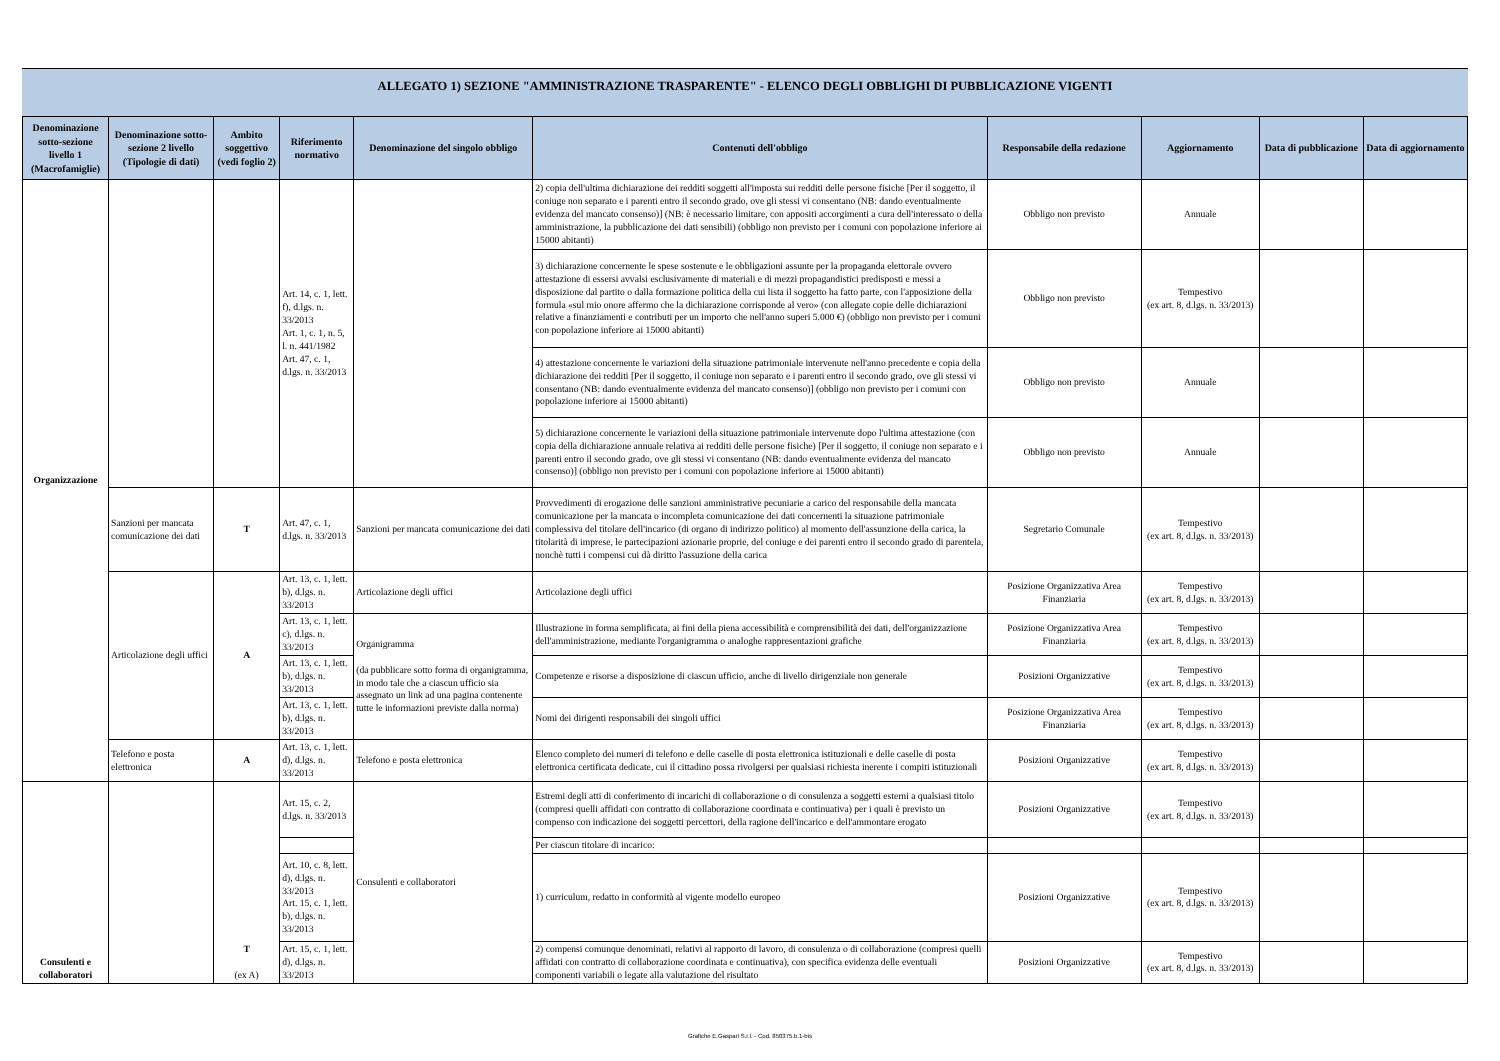ALLEGATO 1) SEZIONE "AMMINISTRAZIONE TRASPARENTE" - ELENCO DEGLI OBBLIGHI DI PUBBLICAZIONE VIGENTI
| Denominazione sotto-sezione livello 1 (Macrofamiglie) | Denominazione sotto-sezione 2 livello (Tipologie di dati) | Ambito soggettivo (vedi foglio 2) | Riferimento normativo | Denominazione del singolo obbligo | Contenuti dell'obbligo | Responsabile della redazione | Aggiornamento | Data di pubblicazione | Data di aggiornamento |
| --- | --- | --- | --- | --- | --- | --- | --- | --- | --- |
| Organizzazione | | | Art. 14, c. 1, lett. f), d.lgs. n. 33/2013 Art. 1, c. 1, n. 5, l. n. 441/1982 Art. 47, c. 1, d.lgs. n. 33/2013 | | 2) copia dell'ultima dichiarazione dei redditi soggetti all'imposta sui redditi delle persone fisiche [Per il soggetto, il coniuge non separato e i parenti entro il secondo grado, ove gli stessi vi consentano (NB: dando eventualmente evidenza del mancato consenso)] (NB: è necessario limitare, con appositi accorgimenti a cura dell'interessato o della amministrazione, la pubblicazione dei dati sensibili) (obbligo non previsto per i comuni con popolazione inferiore ai 15000 abitanti) | Obbligo non previsto | Annuale | | |
| | | | | | 3) dichiarazione concernente le spese sostenute e le obbligazioni assunte per la propaganda elettorale ovvero attestazione di essersi avvalsi esclusivamente di materiali e di mezzi propagandistici predisposti e messi a disposizione dal partito o dalla formazione politica della cui lista il soggetto ha fatto parte, con l'apposizione della formula «sul mio onore affermo che la dichiarazione corrisponde al vero» (con allegate copie delle dichiarazioni relative a finanziamenti e contributi per un importo che nell'anno superi 5.000 €) (obbligo non previsto per i comuni con popolazione inferiore ai 15000 abitanti) | Obbligo non previsto | Tempestivo (ex art. 8, d.lgs. n. 33/2013) | | |
| | | | | | 4) attestazione concernente le variazioni della situazione patrimoniale intervenute nell'anno precedente e copia della dichiarazione dei redditi [Per il soggetto, il coniuge non separato e i parenti entro il secondo grado, ove gli stessi vi consentano (NB: dando eventualmente evidenza del mancato consenso)] (obbligo non previsto per i comuni con popolazione inferiore ai 15000 abitanti) | Obbligo non previsto | Annuale | | |
| | | | | | 5) dichiarazione concernente le variazioni della situazione patrimoniale intervenute dopo l'ultima attestazione (con copia della dichiarazione annuale relativa ai redditi delle persone fisiche) [Per il soggetto, il coniuge non separato e i parenti entro il secondo grado, ove gli stessi vi consentano (NB: dando eventualmente evidenza del mancato consenso)] (obbligo non previsto per i comuni con popolazione inferiore ai 15000 abitanti) | Obbligo non previsto | Annuale | | |
| | Sanzioni per mancata comunicazione dei dati | T | Art. 47, c. 1, d.lgs. n. 33/2013 | Sanzioni per mancata comunicazione dei dati | Provvedimenti di erogazione delle sanzioni amministrative pecuniarie a carico del responsabile della mancata comunicazione per la mancata o incompleta comunicazione dei dati concernenti la situazione patrimoniale complessiva del titolare dell'incarico (di organo di indirizzo politico) al momento dell'assunzione della carica, la titolarità di imprese, le partecipazioni azionarie proprie, del coniuge e dei parenti entro il secondo grado di parentela, nonchè tutti i compensi cui dà diritto l'assuzione della carica | Segretario Comunale | Tempestivo (ex art. 8, d.lgs. n. 33/2013) | | |
| | Articolazione degli uffici | A | Art. 13, c. 1, lett. b), d.lgs. n. 33/2013 | Articolazione degli uffici | Articolazione degli uffici | Posizione Organizzativa Area Finanziaria | Tempestivo (ex art. 8, d.lgs. n. 33/2013) | | |
| | | | Art. 13, c. 1, lett. c), d.lgs. n. 33/2013 | Organigramma (da pubblicare sotto forma di organigramma, in modo tale che a ciascun ufficio sia assegnato un link ad una pagina contenente tutte le informazioni previste dalla norma) | Illustrazione in forma semplificata, ai fini della piena accessibilità e comprensibilità dei dati, dell'organizzazione dell'amministrazione, mediante l'organigramma o analoghe rappresentazioni grafiche | Posizione Organizzativa Area Finanziaria | Tempestivo (ex art. 8, d.lgs. n. 33/2013) | | |
| | | | Art. 13, c. 1, lett. b), d.lgs. n. 33/2013 | | Competenze e risorse a disposizione di ciascun ufficio, anche di livello dirigenziale non generale | Posizioni Organizzative | Tempestivo (ex art. 8, d.lgs. n. 33/2013) | | |
| | | | Art. 13, c. 1, lett. b), d.lgs. n. 33/2013 | | Nomi dei dirigenti responsabili dei singoli uffici | Posizione Organizzativa Area Finanziaria | Tempestivo (ex art. 8, d.lgs. n. 33/2013) | | |
| | Telefono e posta elettronica | A | Art. 13, c. 1, lett. d), d.lgs. n. 33/2013 | Telefono e posta elettronica | Elenco completo dei numeri di telefono e delle caselle di posta elettronica istituzionali e delle caselle di posta elettronica certificata dedicate, cui il cittadino possa rivolgersi per qualsiasi richiesta inerente i compiti istituzionali | Posizioni Organizzative | Tempestivo (ex art. 8, d.lgs. n. 33/2013) | | |
| Consulenti e collaboratori | | T (ex A) | Art. 15, c. 2, d.lgs. n. 33/2013 | Consulenti e collaboratori | Estremi degli atti di conferimento di incarichi di collaborazione o di consulenza a soggetti esterni a qualsiasi titolo (compresi quelli affidati con contratto di collaborazione coordinata e continuativa) per i quali è previsto un compenso con indicazione dei soggetti percettori, della ragione dell'incarico e dell'ammontare erogato | Posizioni Organizzative | Tempestivo (ex art. 8, d.lgs. n. 33/2013) | | |
| | | | | | Per ciascun titolare di incarico: | | | | |
| | | | Art. 10, c. 8, lett. d), d.lgs. n. 33/2013 Art. 15, c. 1, lett. b), d.lgs. n. 33/2013 | | 1) curriculum, redatto in conformità al vigente modello europeo | Posizioni Organizzative | Tempestivo (ex art. 8, d.lgs. n. 33/2013) | | |
| | | | Art. 15, c. 1, lett. d), d.lgs. n. 33/2013 | | 2) compensi comunque denominati, relativi al rapporto di lavoro, di consulenza o di collaborazione (compresi quelli affidati con contratto di collaborazione coordinata e continuativa), con specifica evidenza delle eventuali componenti variabili o legate alla valutazione del risultato | Posizioni Organizzative | Tempestivo (ex art. 8, d.lgs. n. 33/2013) | | |
Grafiche E.Gaspari S.r.l. - Cod. 850375.b.1-bis